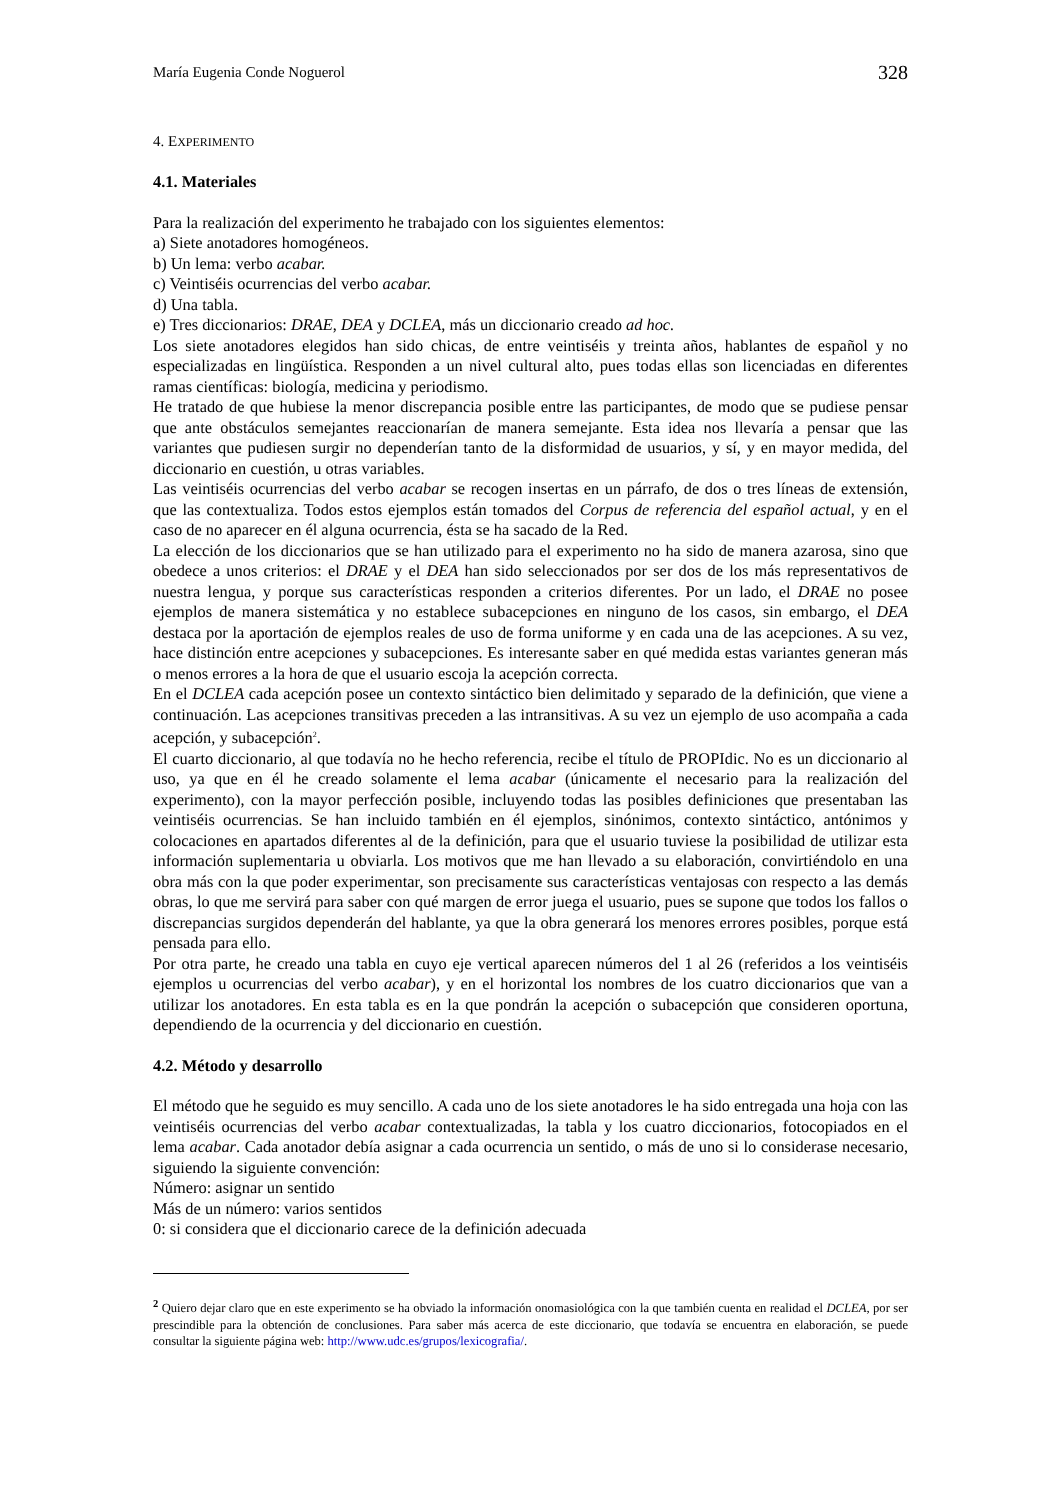María Eugenia Conde Noguerol 328
4. EXPERIMENTO
4.1. Materiales
Para la realización del experimento he trabajado con los siguientes elementos:
a) Siete anotadores homogéneos.
b) Un lema: verbo acabar.
c) Veintiséis ocurrencias del verbo acabar.
d) Una tabla.
e) Tres diccionarios: DRAE, DEA y DCLEA, más un diccionario creado ad hoc.
Los siete anotadores elegidos han sido chicas, de entre veintiséis y treinta años, hablantes de español y no especializadas en lingüística. Responden a un nivel cultural alto, pues todas ellas son licenciadas en diferentes ramas científicas: biología, medicina y periodismo.
He tratado de que hubiese la menor discrepancia posible entre las participantes, de modo que se pudiese pensar que ante obstáculos semejantes reaccionarían de manera semejante. Esta idea nos llevaría a pensar que las variantes que pudiesen surgir no dependerían tanto de la disformidad de usuarios, y sí, y en mayor medida, del diccionario en cuestión, u otras variables.
Las veintiséis ocurrencias del verbo acabar se recogen insertas en un párrafo, de dos o tres líneas de extensión, que las contextualiza. Todos estos ejemplos están tomados del Corpus de referencia del español actual, y en el caso de no aparecer en él alguna ocurrencia, ésta se ha sacado de la Red.
La elección de los diccionarios que se han utilizado para el experimento no ha sido de manera azarosa, sino que obedece a unos criterios: el DRAE y el DEA han sido seleccionados por ser dos de los más representativos de nuestra lengua, y porque sus características responden a criterios diferentes. Por un lado, el DRAE no posee ejemplos de manera sistemática y no establece subacepciones en ninguno de los casos, sin embargo, el DEA destaca por la aportación de ejemplos reales de uso de forma uniforme y en cada una de las acepciones. A su vez, hace distinción entre acepciones y subacepciones. Es interesante saber en qué medida estas variantes generan más o menos errores a la hora de que el usuario escoja la acepción correcta.
En el DCLEA cada acepción posee un contexto sintáctico bien delimitado y separado de la definición, que viene a continuación. Las acepciones transitivas preceden a las intransitivas. A su vez un ejemplo de uso acompaña a cada acepción, y subacepción<sup>2</sup>.
El cuarto diccionario, al que todavía no he hecho referencia, recibe el título de PROPIdic. No es un diccionario al uso, ya que en él he creado solamente el lema acabar (únicamente el necesario para la realización del experimento), con la mayor perfección posible, incluyendo todas las posibles definiciones que presentaban las veintiséis ocurrencias. Se han incluido también en él ejemplos, sinónimos, contexto sintáctico, antónimos y colocaciones en apartados diferentes al de la definición, para que el usuario tuviese la posibilidad de utilizar esta información suplementaria u obviarla. Los motivos que me han llevado a su elaboración, convirtiéndolo en una obra más con la que poder experimentar, son precisamente sus características ventajosas con respecto a las demás obras, lo que me servirá para saber con qué margen de error juega el usuario, pues se supone que todos los fallos o discrepancias surgidos dependerán del hablante, ya que la obra generará los menores errores posibles, porque está pensada para ello.
Por otra parte, he creado una tabla en cuyo eje vertical aparecen números del 1 al 26 (referidos a los veintiséis ejemplos u ocurrencias del verbo acabar), y en el horizontal los nombres de los cuatro diccionarios que van a utilizar los anotadores. En esta tabla es en la que pondrán la acepción o subacepción que consideren oportuna, dependiendo de la ocurrencia y del diccionario en cuestión.
4.2. Método y desarrollo
El método que he seguido es muy sencillo. A cada uno de los siete anotadores le ha sido entregada una hoja con las veintiséis ocurrencias del verbo acabar contextualizadas, la tabla y los cuatro diccionarios, fotocopiados en el lema acabar. Cada anotador debía asignar a cada ocurrencia un sentido, o más de uno si lo considerase necesario, siguiendo la siguiente convención:
Número: asignar un sentido
Más de un número: varios sentidos
0: si considera que el diccionario carece de la definición adecuada
<sup>2</sup> Quiero dejar claro que en este experimento se ha obviado la información onomasiológica con la que también cuenta en realidad el DCLEA, por ser prescindible para la obtención de conclusiones. Para saber más acerca de este diccionario, que todavía se encuentra en elaboración, se puede consultar la siguiente página web: http://www.udc.es/grupos/lexicografia/.